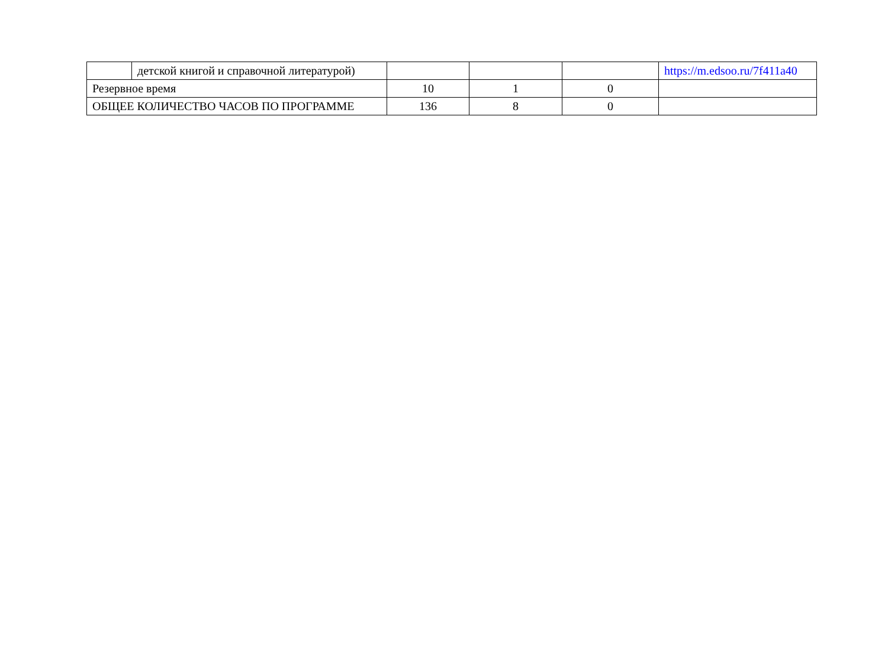| | детской книгой и справочной литературой) | | | | https://m.edsoo.ru/7f411a40 |
| Резервное время | | 10 | 1 | 0 | |
| ОБЩЕЕ КОЛИЧЕСТВО ЧАСОВ ПО ПРОГРАММЕ | | 136 | 8 | 0 | |